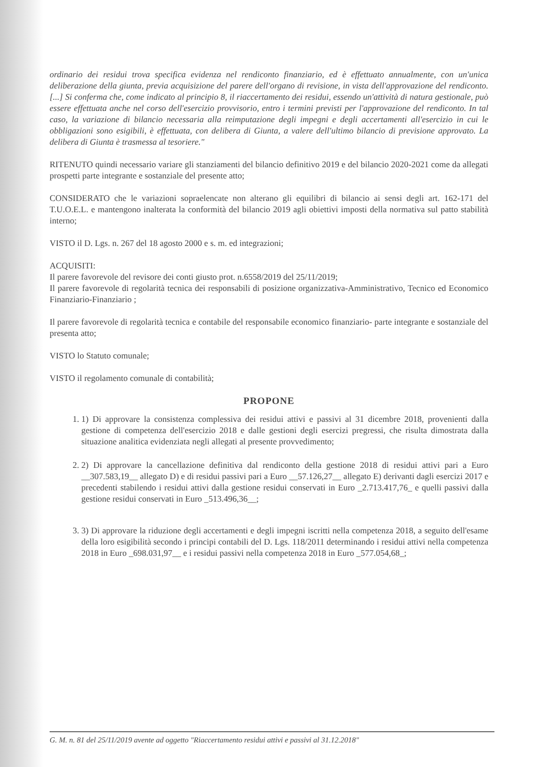ordinario dei residui trova specifica evidenza nel rendiconto finanziario, ed è effettuato annualmente, con un'unica deliberazione della giunta, previa acquisizione del parere dell'organo di revisione, in vista dell'approvazione del rendiconto. [...] Si conferma che, come indicato al principio 8, il riaccertamento dei residui, essendo un'attività di natura gestionale, può essere effettuata anche nel corso dell'esercizio provvisorio, entro i termini previsti per l'approvazione del rendiconto. In tal caso, la variazione di bilancio necessaria alla reimputazione degli impegni e degli accertamenti all'esercizio in cui le obbligazioni sono esigibili, è effettuata, con delibera di Giunta, a valere dell'ultimo bilancio di previsione approvato. La delibera di Giunta è trasmessa al tesoriere."
RITENUTO quindi necessario variare gli stanziamenti del bilancio definitivo 2019 e del bilancio 2020-2021 come da allegati prospetti parte integrante e sostanziale del presente atto;
CONSIDERATO che le variazioni sopraelencate non alterano gli equilibri di bilancio ai sensi degli art. 162-171 del T.U.O.E.L. e mantengono inalterata la conformità del bilancio 2019 agli obiettivi imposti della normativa sul patto stabilità interno;
VISTO il D. Lgs. n. 267 del 18 agosto 2000 e s. m. ed integrazioni;
ACQUISITI:
Il parere favorevole del revisore dei conti giusto prot. n.6558/2019 del 25/11/2019;
Il parere favorevole di regolarità tecnica dei responsabili di posizione organizzativa-Amministrativo, Tecnico ed Economico Finanziario-Finanziario ;
Il parere favorevole di regolarità tecnica e contabile del responsabile economico finanziario- parte integrante e sostanziale del presenta atto;
VISTO lo Statuto comunale;
VISTO il regolamento comunale di contabilità;
PROPONE
1. 1) Di approvare la consistenza complessiva dei residui attivi e passivi al 31 dicembre 2018, provenienti dalla gestione di competenza dell'esercizio 2018 e dalle gestioni degli esercizi pregressi, che risulta dimostrata dalla situazione analitica evidenziata negli allegati al presente provvedimento;
2. 2) Di approvare la cancellazione definitiva dal rendiconto della gestione 2018 di residui attivi pari a Euro __307.583,19__ allegato D) e di residui passivi pari a Euro __57.126,27__ allegato E) derivanti dagli esercizi 2017 e precedenti stabilendo i residui attivi dalla gestione residui conservati in Euro _2.713.417,76_ e quelli passivi dalla gestione residui conservati in Euro _513.496,36__;
3. 3) Di approvare la riduzione degli accertamenti e degli impegni iscritti nella competenza 2018, a seguito dell'esame della loro esigibilità secondo i principi contabili del D. Lgs. 118/2011 determinando i residui attivi nella competenza 2018 in Euro _698.031,97__ e i residui passivi nella competenza 2018 in Euro _577.054,68_;
G. M. n. 81 del 25/11/2019 avente ad oggetto "Riaccertamento residui attivi e passivi al 31.12.2018"